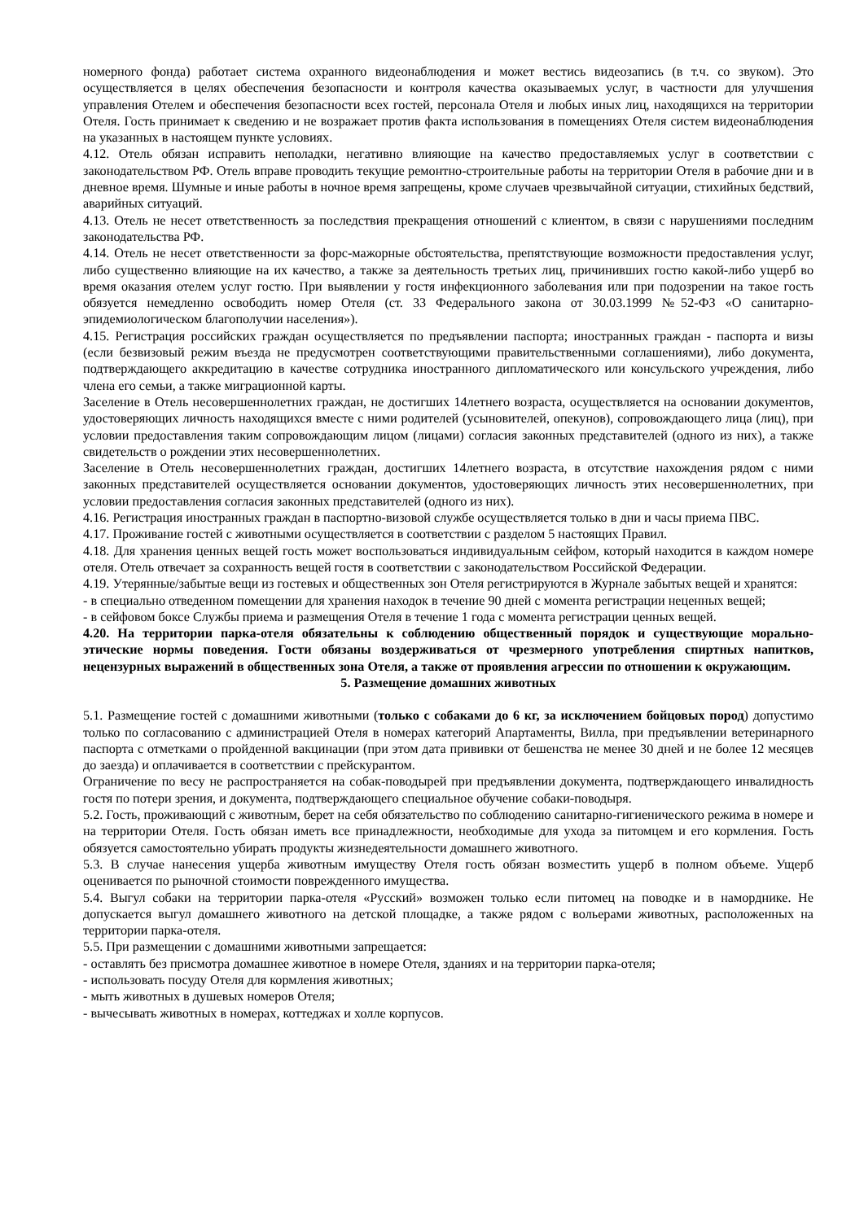номерного фонда) работает система охранного видеонаблюдения и может вестись видеозапись (в т.ч. со звуком). Это осуществляется в целях обеспечения безопасности и контроля качества оказываемых услуг, в частности для улучшения управления Отелем и обеспечения безопасности всех гостей, персонала Отеля и любых иных лиц, находящихся на территории Отеля. Гость принимает к сведению и не возражает против факта использования в помещениях Отеля систем видеонаблюдения на указанных в настоящем пункте условиях.
4.12. Отель обязан исправить неполадки, негативно влияющие на качество предоставляемых услуг в соответствии с законодательством РФ. Отель вправе проводить текущие ремонтно-строительные работы на территории Отеля в рабочие дни и в дневное время. Шумные и иные работы в ночное время запрещены, кроме случаев чрезвычайной ситуации, стихийных бедствий, аварийных ситуаций.
4.13. Отель не несет ответственность за последствия прекращения отношений с клиентом, в связи с нарушениями последним законодательства РФ.
4.14. Отель не несет ответственности за форс-мажорные обстоятельства, препятствующие возможности предоставления услуг, либо существенно влияющие на их качество, а также за деятельность третьих лиц, причинивших гостю какой-либо ущерб во время оказания отелем услуг гостю. При выявлении у гостя инфекционного заболевания или при подозрении на такое гость обязуется немедленно освободить номер Отеля (ст. 33 Федерального закона от 30.03.1999 №52-ФЗ «О санитарно-эпидемиологическом благополучии населения»).
4.15. Регистрация российских граждан осуществляется по предъявлении паспорта; иностранных граждан - паспорта и визы (если безвизовый режим въезда не предусмотрен соответствующими правительственными соглашениями), либо документа, подтверждающего аккредитацию в качестве сотрудника иностранного дипломатического или консульского учреждения, либо члена его семьи, а также миграционной карты.
Заселение в Отель несовершеннолетних граждан, не достигших 14летнего возраста, осуществляется на основании документов, удостоверяющих личность находящихся вместе с ними родителей (усыновителей, опекунов), сопровождающего лица (лиц), при условии предоставления таким сопровождающим лицом (лицами) согласия законных представителей (одного из них), а также свидетельств о рождении этих несовершеннолетних.
Заселение в Отель несовершеннолетних граждан, достигших 14летнего возраста, в отсутствие нахождения рядом с ними законных представителей осуществляется основании документов, удостоверяющих личность этих несовершеннолетних, при условии предоставления согласия законных представителей (одного из них).
4.16. Регистрация иностранных граждан в паспортно-визовой службе осуществляется только в дни и часы приема ПВС.
4.17. Проживание гостей с животными осуществляется в соответствии с разделом 5 настоящих Правил.
4.18. Для хранения ценных вещей гость может воспользоваться индивидуальным сейфом, который находится в каждом номере отеля. Отель отвечает за сохранность вещей гостя в соответствии с законодательством Российской Федерации.
4.19. Утерянные/забытые вещи из гостевых и общественных зон Отеля регистрируются в Журнале забытых вещей и хранятся:
- в специально отведенном помещении для хранения находок в течение 90 дней с момента регистрации неценных вещей;
- в сейфовом боксе Службы приема и размещения Отеля в течение 1 года с момента регистрации ценных вещей.
4.20. На территории парка-отеля обязательны к соблюдению общественный порядок и существующие морально-этические нормы поведения. Гости обязаны воздерживаться от чрезмерного употребления спиртных напитков, нецензурных выражений в общественных зона Отеля, а также от проявления агрессии по отношении к окружающим.
5. Размещение домашних животных
5.1. Размещение гостей с домашними животными (только с собаками до 6 кг, за исключением бойцовых пород) допустимо только по согласованию с администрацией Отеля в номерах категорий Апартаменты, Вилла, при предъявлении ветеринарного паспорта с отметками о пройденной вакцинации (при этом дата прививки от бешенства не менее 30 дней и не более 12 месяцев до заезда) и оплачивается в соответствии с прейскурантом.
Ограничение по весу не распространяется на собак-поводырей при предъявлении документа, подтверждающего инвалидность гостя по потери зрения, и документа, подтверждающего специальное обучение собаки-поводыря.
5.2. Гость, проживающий с животным, берет на себя обязательство по соблюдению санитарно-гигиенического режима в номере и на территории Отеля. Гость обязан иметь все принадлежности, необходимые для ухода за питомцем и его кормления. Гость обязуется самостоятельно убирать продукты жизнедеятельности домашнего животного.
5.3. В случае нанесения ущерба животным имуществу Отеля гость обязан возместить ущерб в полном объеме. Ущерб оценивается по рыночной стоимости поврежденного имущества.
5.4. Выгул собаки на территории парка-отеля «Русский» возможен только если питомец на поводке и в наморднике. Не допускается выгул домашнего животного на детской площадке, а также рядом с вольерами животных, расположенных на территории парка-отеля.
5.5. При размещении с домашними животными запрещается:
- оставлять без присмотра домашнее животное в номере Отеля, зданиях и на территории парка-отеля;
- использовать посуду Отеля для кормления животных;
- мыть животных в душевых номеров Отеля;
- вычесывать животных в номерах, коттеджах и холле корпусов.